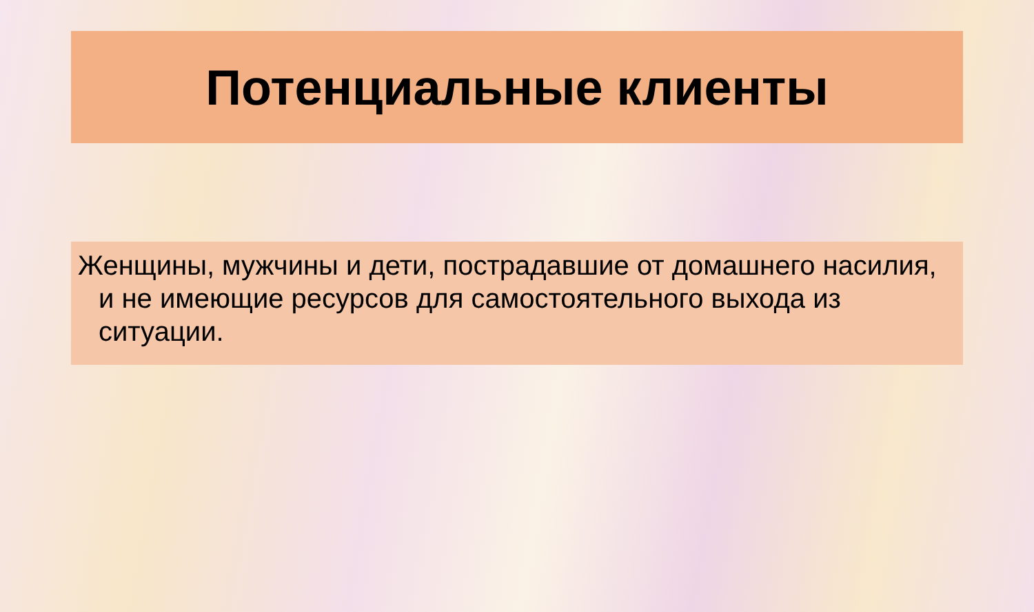Потенциальные клиенты
Женщины, мужчины и дети, пострадавшие от домашнего насилия, и не имеющие ресурсов для самостоятельного выхода из ситуации.